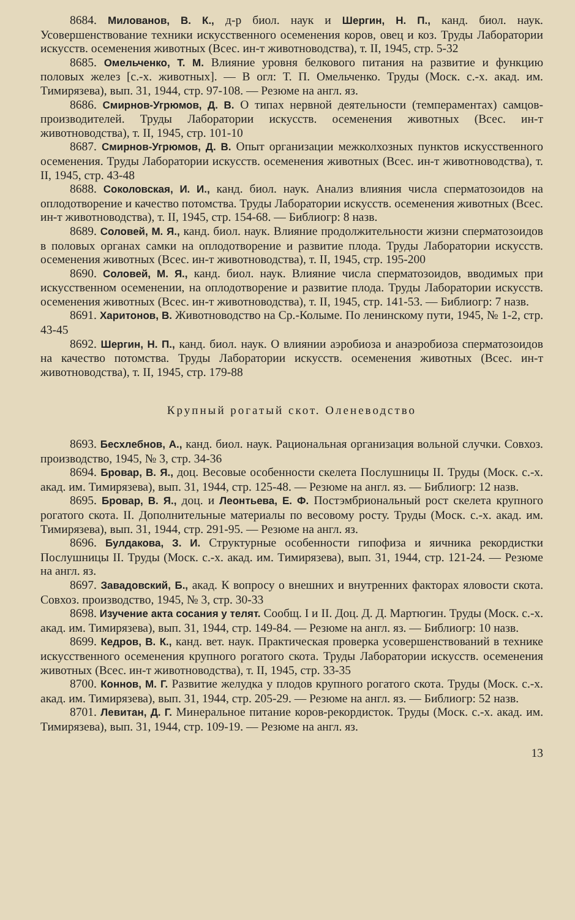8684. Милованов, В. К., д-р биол. наук и Шергин, Н. П., канд. биол. наук. Усовершенствование техники искусственного осеменения коров, овец и коз. Труды Лаборатории искусств. осеменения животных (Всес. ин-т животноводства), т. II, 1945, стр. 5-32
8685. Омельченко, Т. М. Влияние уровня белкового питания на развитие и функцию половых желез [с.-х. животных]. — В огл: Т. П. Омельченко. Труды (Моск. с.-х. акад. им. Тимирязева), вып. 31, 1944, стр. 97-108. — Резюме на англ. яз.
8686. Смирнов-Угрюмов, Д. В. О типах нервной деятельности (темпераментах) самцов-производителей. Труды Лаборатории искусств. осеменения животных (Всес. ин-т животноводства), т. II, 1945, стр. 101-10
8687. Смирнов-Угрюмов, Д. В. Опыт организации межколхозных пунктов искусственного осеменения. Труды Лаборатории искусств. осеменения животных (Всес. ин-т животноводства), т. II, 1945, стр. 43-48
8688. Соколовская, И. И., канд. биол. наук. Анализ влияния числа сперматозоидов на оплодотворение и качество потомства. Труды Лаборатории искусств. осеменения животных (Всес. ин-т животноводства), т. II, 1945, стр. 154-68. — Библиогр: 8 назв.
8689. Соловей, М. Я., канд. биол. наук. Влияние продолжительности жизни сперматозоидов в половых органах самки на оплодотворение и развитие плода. Труды Лаборатории искусств. осеменения животных (Всес. ин-т животноводства), т. II, 1945, стр. 195-200
8690. Соловей, М. Я., канд. биол. наук. Влияние числа сперматозоидов, вводимых при искусственном осеменении, на оплодотворение и развитие плода. Труды Лаборатории искусств. осеменения животных (Всес. ин-т животноводства), т. II, 1945, стр. 141-53. — Библиогр: 7 назв.
8691. Харитонов, В. Животноводство на Ср.-Колыме. По ленинскому пути, 1945, № 1-2, стр. 43-45
8692. Шергин, Н. П., канд. биол. наук. О влиянии аэробиоза и анаэробиоза сперматозоидов на качество потомства. Труды Лаборатории искусств. осеменения животных (Всес. ин-т животноводства), т. II, 1945, стр. 179-88
Крупный рогатый скот. Оленеводство
8693. Бесхлебнов, А., канд. биол. наук. Рациональная организация вольной случки. Совхоз. производство, 1945, № 3, стр. 34-36
8694. Бровар, В. Я., доц. Весовые особенности скелета Послушницы II. Труды (Моск. с.-х. акад. им. Тимирязева), вып. 31, 1944, стр. 125-48. — Резюме на англ. яз. — Библиогр: 12 назв.
8695. Бровар, В. Я., доц. и Леонтьева, Е. Ф. Постэмбриональный рост скелета крупного рогатого скота. II. Дополнительные материалы по весовому росту. Труды (Моск. с.-х. акад. им. Тимирязева), вып. 31, 1944, стр. 291-95. — Резюме на англ. яз.
8696. Булдакова, З. И. Структурные особенности гипофиза и яичника рекордистки Послушницы II. Труды (Моск. с.-х. акад. им. Тимирязева), вып. 31, 1944, стр. 121-24. — Резюме на англ. яз.
8697. Завадовский, Б., акад. К вопросу о внешних и внутренних факторах яловости скота. Совхоз. производство, 1945, № 3, стр. 30-33
8698. Изучение акта сосания у телят. Сообщ. I и II. Доц. Д. Д. Мартюгин. Труды (Моск. с.-х. акад. им. Тимирязева), вып. 31, 1944, стр. 149-84. — Резюме на англ. яз. — Библиогр: 10 назв.
8699. Кедров, В. К., канд. вет. наук. Практическая проверка усовершенствований в технике искусственного осеменения крупного рогатого скота. Труды Лаборатории искусств. осеменения животных (Всес. ин-т животноводства), т. II, 1945, стр. 33-35
8700. Коннов, М. Г. Развитие желудка у плодов крупного рогатого скота. Труды (Моск. с.-х. акад. им. Тимирязева), вып. 31, 1944, стр. 205-29. — Резюме на англ. яз. — Библиогр: 52 назв.
8701. Левитан, Д. Г. Минеральное питание коров-рекордисток. Труды (Моск. с.-х. акад. им. Тимирязева), вып. 31, 1944, стр. 109-19. — Резюме на англ. яз.
13